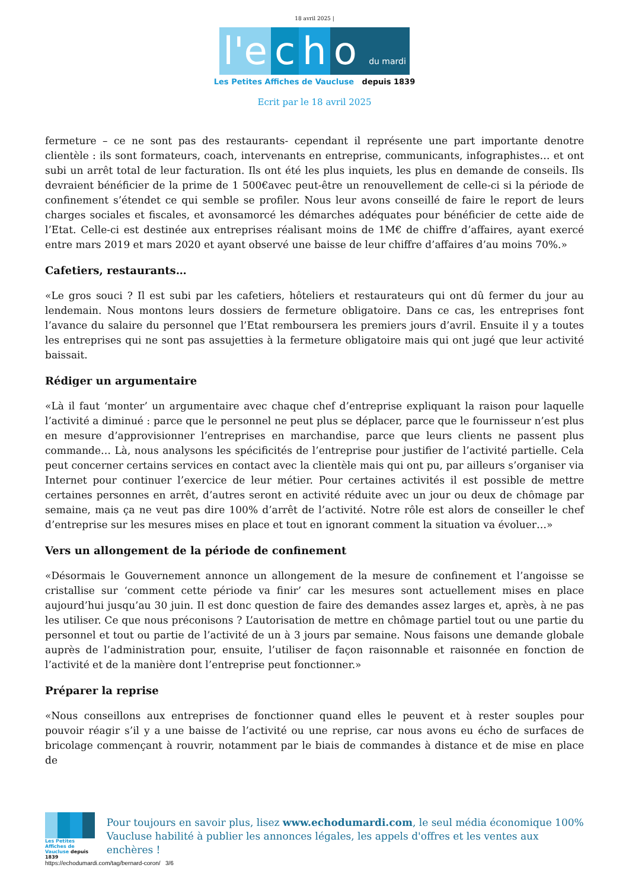18 avril 2025 |
l'e c h o du mardi
Les Petites Affiches de Vaucluse depuis 1839
Ecrit par le 18 avril 2025
fermeture – ce ne sont pas des restaurants- cependant il représente une part importante denotre clientèle : ils sont formateurs, coach, intervenants en entreprise, communicants, infographistes… et ont subi un arrêt total de leur facturation. Ils ont été les plus inquiets, les plus en demande de conseils. Ils devraient bénéficier de la prime de 1 500€avec peut-être un renouvellement de celle-ci si la période de confinement s’étendet ce qui semble se profiler. Nous leur avons conseillé de faire le report de leurs charges sociales et fiscales, et avonsamorcé les démarches adéquates pour bénéficier de cette aide de l’Etat. Celle-ci est destinée aux entreprises réalisant moins de 1M€ de chiffre d’affaires, ayant exercé entre mars 2019 et mars 2020 et ayant observé une baisse de leur chiffre d’affaires d’au moins 70%.»
Cafetiers, restaurants…
«Le gros souci ? Il est subi par les cafetiers, hôteliers et restaurateurs qui ont dû fermer du jour au lendemain. Nous montons leurs dossiers de fermeture obligatoire. Dans ce cas, les entreprises font l’avance du salaire du personnel que l’Etat remboursera les premiers jours d’avril. Ensuite il y a toutes les entreprises qui ne sont pas assujetties à la fermeture obligatoire mais qui ont jugé que leur activité baissait.
Rédiger un argumentaire
«Là il faut ‘monter’ un argumentaire avec chaque chef d’entreprise expliquant la raison pour laquelle l’activité a diminué : parce que le personnel ne peut plus se déplacer, parce que le fournisseur n’est plus en mesure d’approvisionner l’entreprises en marchandise, parce que leurs clients ne passent plus commande… Là, nous analysons les spécificités de l’entreprise pour justifier de l’activité partielle. Cela peut concerner certains services en contact avec la clientèle mais qui ont pu, par ailleurs s’organiser via Internet pour continuer l’exercice de leur métier. Pour certaines activités il est possible de mettre certaines personnes en arrêt, d’autres seront en activité réduite avec un jour ou deux de chômage par semaine, mais ça ne veut pas dire 100% d’arrêt de l’activité. Notre rôle est alors de conseiller le chef d’entreprise sur les mesures mises en place et tout en ignorant comment la situation va évoluer…»
Vers un allongement de la période de confinement
«Désormais le Gouvernement annonce un allongement de la mesure de confinement et l’angoisse se cristallise sur ‘comment cette période va finir’ car les mesures sont actuellement mises en place aujourd’hui jusqu’au 30 juin. Il est donc question de faire des demandes assez larges et, après, à ne pas les utiliser. Ce que nous préconisons ? L’autorisation de mettre en chômage partiel tout ou une partie du personnel et tout ou partie de l’activité de un à 3 jours par semaine. Nous faisons une demande globale auprès de l’administration pour, ensuite, l’utiliser de façon raisonnable et raisonnée en fonction de l’activité et de la manière dont l’entreprise peut fonctionner.»
Préparer la reprise
«Nous conseillons aux entreprises de fonctionner quand elles le peuvent et à rester souples pour pouvoir réagir s’il y a une baisse de l’activité ou une reprise, car nous avons eu écho de surfaces de bricolage commençant à rouvrir, notamment par le biais de commandes à distance et de mise en place de
Les Petites Affiches de Vaucluse depuis 1839
Pour toujours en savoir plus, lisez www.echodumardi.com, le seul média économique 100% Vaucluse habilité à publier les annonces légales, les appels d'offres et les ventes aux enchères !
https://echodumardi.com/tag/bernard-coron/ 3/6